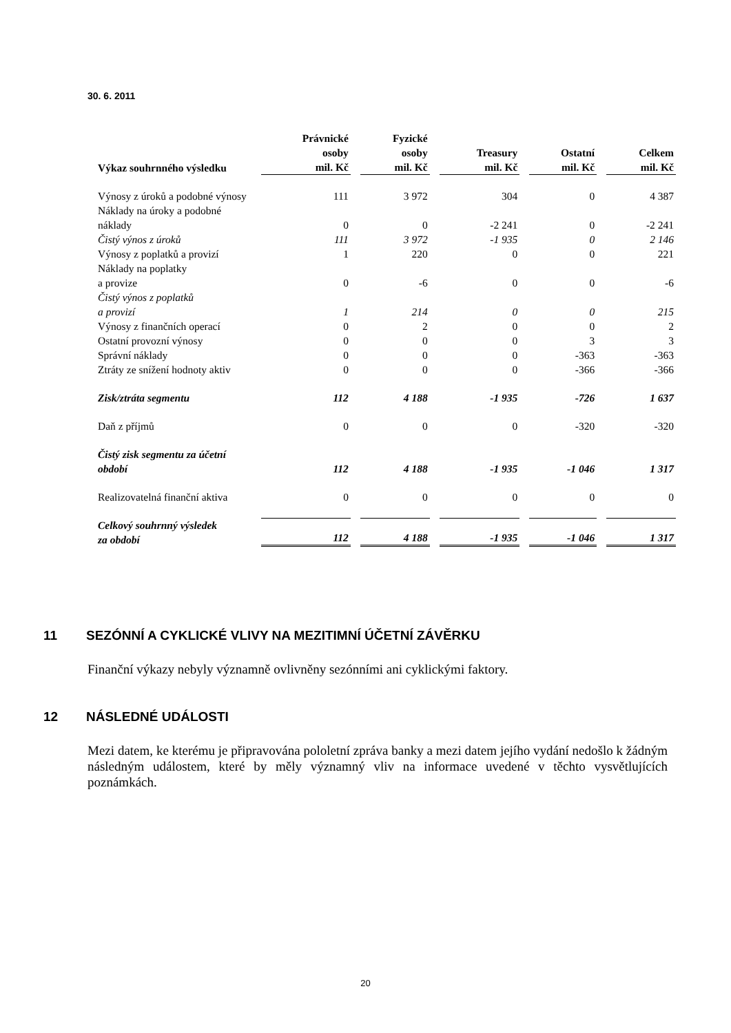30. 6. 2011
| Výkaz souhrnného výsledku | Právnické osoby mil. Kč | Fyzické osoby mil. Kč | Treasury mil. Kč | Ostatní mil. Kč | Celkem mil. Kč |
| --- | --- | --- | --- | --- | --- |
| Výnosy z úroků a podobné výnosy | 111 | 3 972 | 304 | 0 | 4 387 |
| Náklady na úroky a podobné náklady | 0 | 0 | -2 241 | 0 | -2 241 |
| Čistý výnos z úroků | 111 | 3 972 | -1 935 | 0 | 2 146 |
| Výnosy z poplatků a provizí | 1 | 220 | 0 | 0 | 221 |
| Náklady na poplatky a provize | 0 | -6 | 0 | 0 | -6 |
| Čistý výnos z poplatků a provizí | 1 | 214 | 0 | 0 | 215 |
| Výnosy z finančních operací | 0 | 2 | 0 | 0 | 2 |
| Ostatní provozní výnosy | 0 | 0 | 0 | 3 | 3 |
| Správní náklady | 0 | 0 | 0 | -363 | -363 |
| Ztráty ze snížení hodnoty aktiv | 0 | 0 | 0 | -366 | -366 |
| Zisk/ztráta segmentu | 112 | 4 188 | -1 935 | -726 | 1 637 |
| Daň z příjmů | 0 | 0 | 0 | -320 | -320 |
| Čistý zisk segmentu za účetní období | 112 | 4 188 | -1 935 | -1 046 | 1 317 |
| Realizovatelná finanční aktiva | 0 | 0 | 0 | 0 | 0 |
| Celkový souhrnný výsledek za období | 112 | 4 188 | -1 935 | -1 046 | 1 317 |
11 SEZÓNNÍ A CYKLICKÉ VLIVY NA MEZITIMNÍ ÚČETNÍ ZÁVĚRKU
Finanční výkazy nebyly významně ovlivněny sezónními ani cyklickými faktory.
12 NÁSLEDNÉ UDÁLOSTI
Mezi datem, ke kterému je připravována pololetní zpráva banky a mezi datem jejího vydání nedošlo k žádným následným událostem, které by měly významný vliv na informace uvedené v těchto vysvětlujících poznámkách.
20